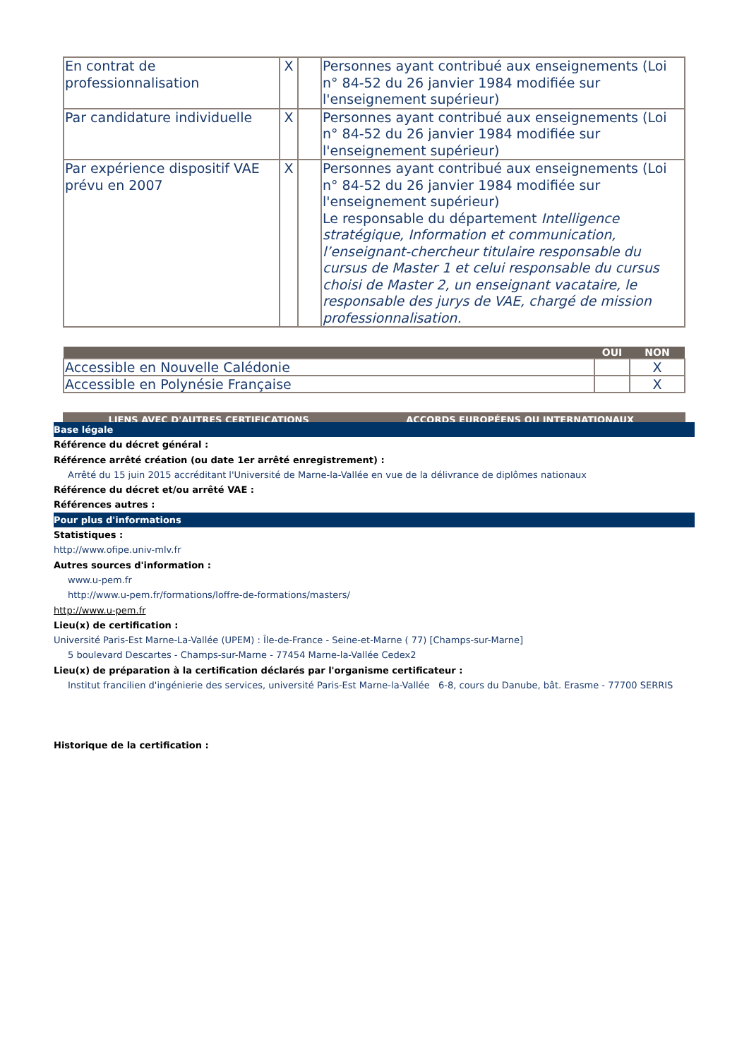| En contrat de professionnalisation | X | | Personnes ayant contribué aux enseignements (Loi n° 84-52 du 26 janvier 1984 modifiée sur l'enseignement supérieur) |
| Par candidature individuelle | X | | Personnes ayant contribué aux enseignements (Loi n° 84-52 du 26 janvier 1984 modifiée sur l'enseignement supérieur) |
| Par expérience dispositif VAE prévu en 2007 | X | | Personnes ayant contribué aux enseignements (Loi n° 84-52 du 26 janvier 1984 modifiée sur l'enseignement supérieur) Le responsable du département Intelligence stratégique, Information et communication, l’enseignant-chercheur titulaire responsable du cursus de Master 1 et celui responsable du cursus choisi de Master 2, un enseignant vacataire, le responsable des jurys de VAE, chargé de mission professionnalisation. |
| | OUI | NON |
| --- | --- | --- |
| Accessible en Nouvelle Calédonie | | X |
| Accessible en Polynésie Française | | X |
| LIENS AVEC D'AUTRES CERTIFICATIONS | ACCORDS EUROPÉENS OU INTERNATIONAUX |
| --- | --- |
Base légale
Référence du décret général :
Référence arrêté création (ou date 1er arrêté enregistrement) :
Arrêté du 15 juin 2015 accréditant l'Université de Marne-la-Vallée en vue de la délivrance de diplômes nationaux
Référence du décret et/ou arrêté VAE :
Références autres :
Pour plus d'informations
Statistiques :
http://www.ofipe.univ-mlv.fr
Autres sources d'information :
www.u-pem.fr
http://www.u-pem.fr/formations/loffre-de-formations/masters/
http://www.u-pem.fr
Lieu(x) de certification :
Université Paris-Est Marne-La-Vallée (UPEM) : Île-de-France - Seine-et-Marne ( 77) [Champs-sur-Marne]
5 boulevard Descartes - Champs-sur-Marne - 77454 Marne-la-Vallée Cedex2
Lieu(x) de préparation à la certification déclarés par l'organisme certificateur :
Institut francilien d'ingénierie des services, université Paris-Est Marne-la-Vallée 6-8, cours du Danube, bât. Erasme - 77700 SERRIS
Historique de la certification :